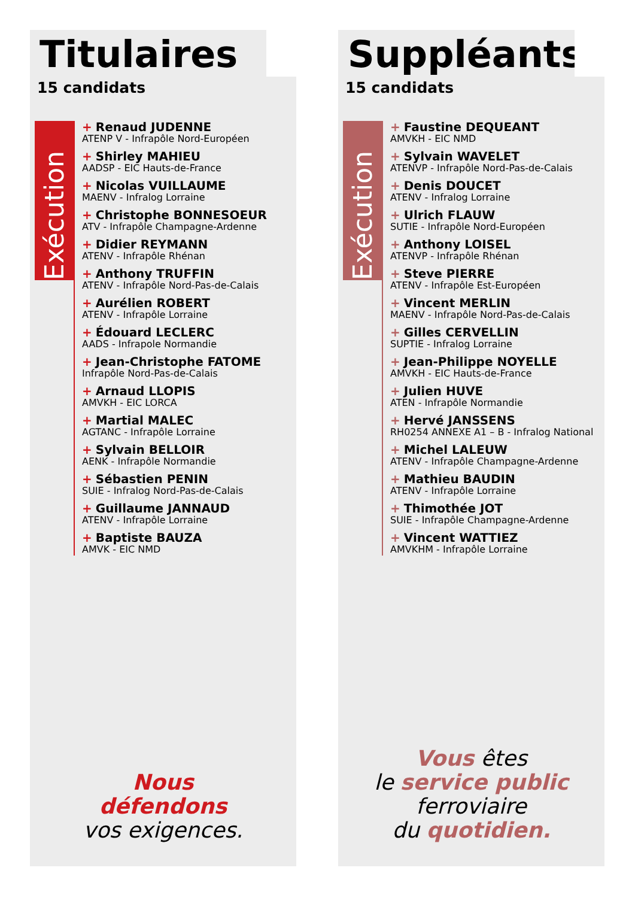Titulaires
15 candidats
Exécution
+ Renaud JUDENNE
ATENP V - Infrapôle Nord-Européen
+ Shirley MAHIEU
AADSP - EIC Hauts-de-France
+ Nicolas VUILLAUME
MAENV - Infralog Lorraine
+ Christophe BONNESOEUR
ATV - Infrapôle Champagne-Ardenne
+ Didier REYMANN
ATENV - Infrapôle Rhénan
+ Anthony TRUFFIN
ATENV - Infrapôle Nord-Pas-de-Calais
+ Aurélien ROBERT
ATENV - Infrapôle Lorraine
+ Édouard LECLERC
AADS - Infrapole Normandie
+ Jean-Christophe FATOME
Infrapôle Nord-Pas-de-Calais
+ Arnaud LLOPIS
AMVKH - EIC LORCA
+ Martial MALEC
AGTANC - Infrapôle Lorraine
+ Sylvain BELLOIR
AENK - Infrapôle Normandie
+ Sébastien PENIN
SUIE - Infralog Nord-Pas-de-Calais
+ Guillaume JANNAUD
ATENV - Infrapôle Lorraine
+ Baptiste BAUZA
AMVK - EIC NMD
Nous
défendons
vos exigences.
Suppléants
15 candidats
Exécution
+ Faustine DEQUEANT
AMVKH - EIC NMD
+ Sylvain WAVELET
ATENVP - Infrapôle Nord-Pas-de-Calais
+ Denis DOUCET
ATENV - Infralog Lorraine
+ Ulrich FLAUW
SUTIE - Infrapôle Nord-Européen
+ Anthony LOISEL
ATENVP - Infrapôle Rhénan
+ Steve PIERRE
ATENV - Infrapôle Est-Européen
+ Vincent MERLIN
MAENV - Infrapôle Nord-Pas-de-Calais
+ Gilles CERVELLIN
SUPTIE - Infralog Lorraine
+ Jean-Philippe NOYELLE
AMVKH - EIC Hauts-de-France
+ Julien HUVE
ATEN - Infrapôle Normandie
+ Hervé JANSSENS
RH0254 ANNEXE A1 – B - Infralog National
+ Michel LALEUW
ATENV - Infrapôle Champagne-Ardenne
+ Mathieu BAUDIN
ATENV - Infrapôle Lorraine
+ Thimothée JOT
SUIE - Infrapôle Champagne-Ardenne
+ Vincent WATTIEZ
AMVKHM - Infrapôle Lorraine
Vous êtes
le service public
ferroviaire
du quotidien.